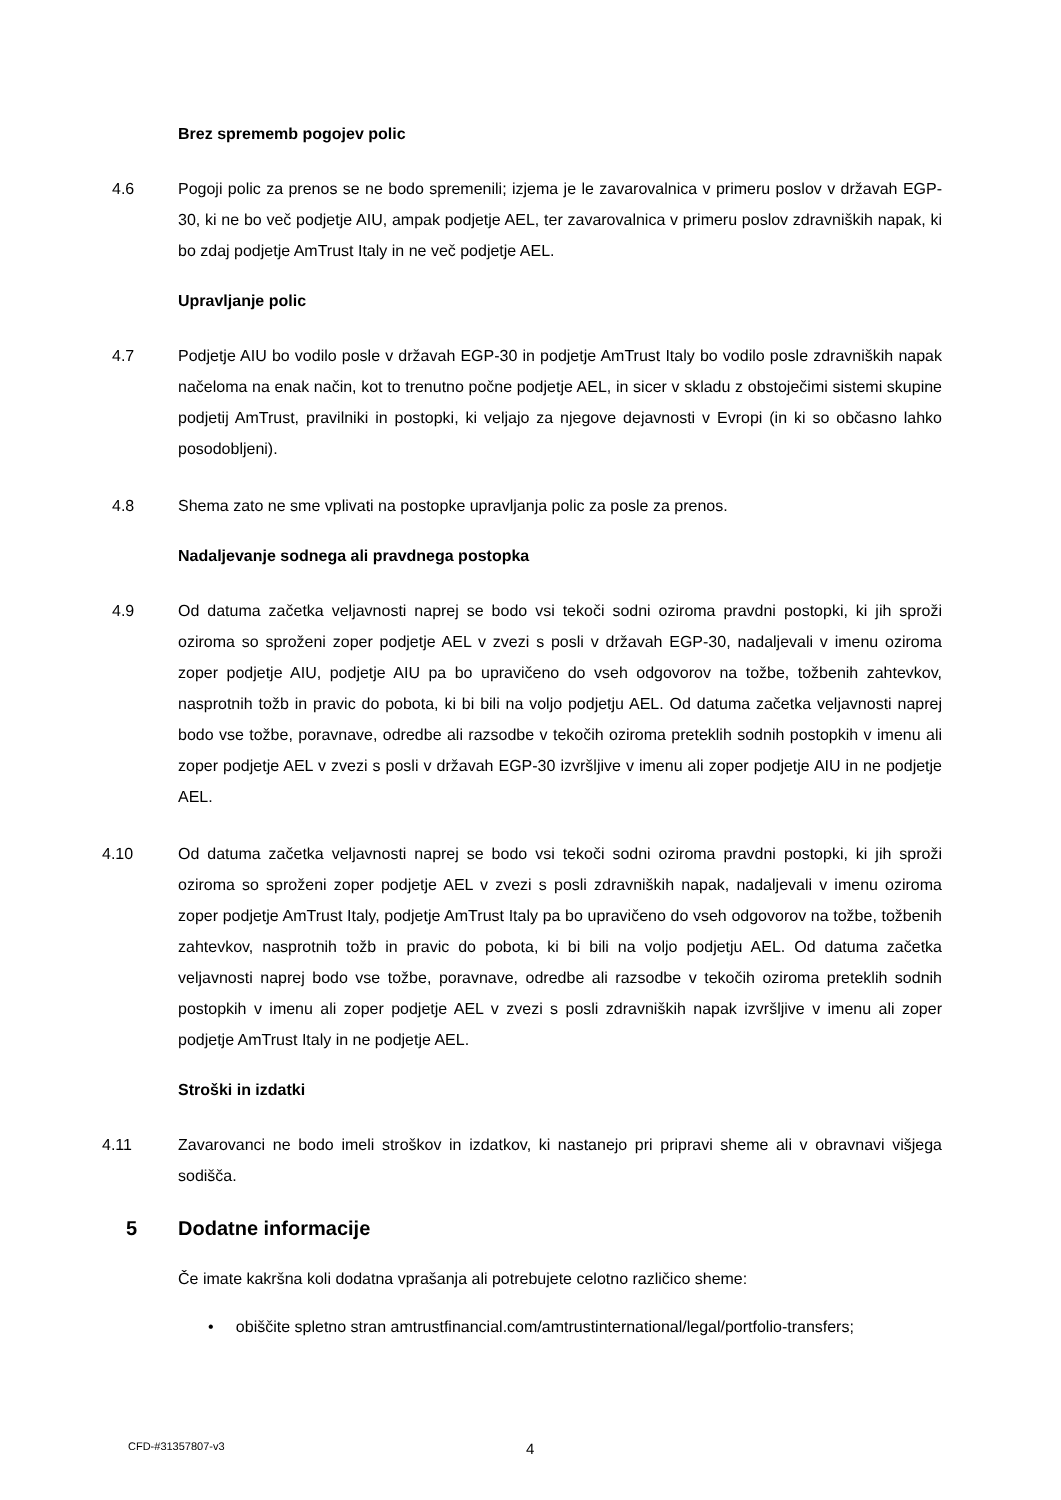Brez sprememb pogojev polic
4.6 Pogoji polic za prenos se ne bodo spremenili; izjema je le zavarovalnica v primeru poslov v državah EGP-30, ki ne bo več podjetje AIU, ampak podjetje AEL, ter zavarovalnica v primeru poslov zdravniških napak, ki bo zdaj podjetje AmTrust Italy in ne več podjetje AEL.
Upravljanje polic
4.7 Podjetje AIU bo vodilo posle v državah EGP-30 in podjetje AmTrust Italy bo vodilo posle zdravniških napak načeloma na enak način, kot to trenutno počne podjetje AEL, in sicer v skladu z obstoječimi sistemi skupine podjetij AmTrust, pravilniki in postopki, ki veljajo za njegove dejavnosti v Evropi (in ki so občasno lahko posodobljeni).
4.8 Shema zato ne sme vplivati na postopke upravljanja polic za posle za prenos.
Nadaljevanje sodnega ali pravdnega postopka
4.9 Od datuma začetka veljavnosti naprej se bodo vsi tekoči sodni oziroma pravdni postopki, ki jih sproži oziroma so sproženi zoper podjetje AEL v zvezi s posli v državah EGP-30, nadaljevali v imenu oziroma zoper podjetje AIU, podjetje AIU pa bo upravičeno do vseh odgovorov na tožbe, tožbenih zahtevkov, nasprotnih tožb in pravic do pobota, ki bi bili na voljo podjetju AEL. Od datuma začetka veljavnosti naprej bodo vse tožbe, poravnave, odredbe ali razsodbe v tekočih oziroma preteklih sodnih postopkih v imenu ali zoper podjetje AEL v zvezi s posli v državah EGP-30 izvršljive v imenu ali zoper podjetje AIU in ne podjetje AEL.
4.10 Od datuma začetka veljavnosti naprej se bodo vsi tekoči sodni oziroma pravdni postopki, ki jih sproži oziroma so sproženi zoper podjetje AEL v zvezi s posli zdravniških napak, nadaljevali v imenu oziroma zoper podjetje AmTrust Italy, podjetje AmTrust Italy pa bo upravičeno do vseh odgovorov na tožbe, tožbenih zahtevkov, nasprotnih tožb in pravic do pobota, ki bi bili na voljo podjetju AEL. Od datuma začetka veljavnosti naprej bodo vse tožbe, poravnave, odredbe ali razsodbe v tekočih oziroma preteklih sodnih postopkih v imenu ali zoper podjetje AEL v zvezi s posli zdravniških napak izvršljive v imenu ali zoper podjetje AmTrust Italy in ne podjetje AEL.
Stroški in izdatki
4.11 Zavarovanci ne bodo imeli stroškov in izdatkov, ki nastanejo pri pripravi sheme ali v obravnavi višjega sodišča.
5 Dodatne informacije
Če imate kakršna koli dodatna vprašanja ali potrebujete celotno različico sheme:
• obiščite spletno stran amtrustfinancial.com/amtrustinternational/legal/portfolio-transfers;
CFD-#31357807-v3 4